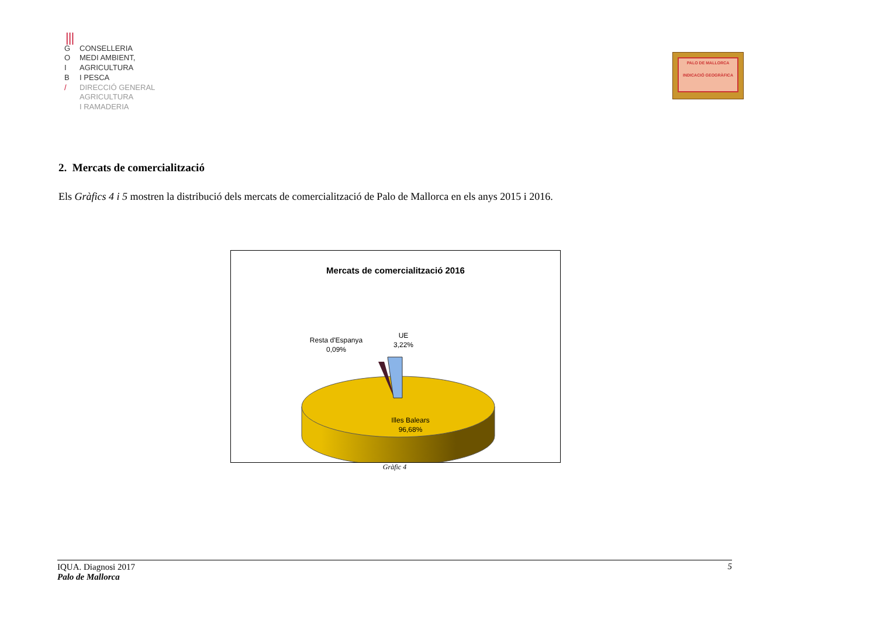⦀
G CONSELLERIA
O MEDI AMBIENT,
I AGRICULTURA
B I PESCA
/ DIRECCIÓ GENERAL
AGRICULTURA
I RAMADERIA
PALO DE MALLORCA
INDICACIÓ GEOGRÀFICA
2. Mercats de comercialització
Els Gràfics 4 i 5 mostren la distribució dels mercats de comercialització de Palo de Mallorca en els anys 2015 i 2016.
Mercats de comercialització 2016
Resta d'Espanya
0,09%
UE
3,22%
Illes Balears
96,68%
Gràfic 4
IQUA. Diagnosi 2017
Palo de Mallorca 5